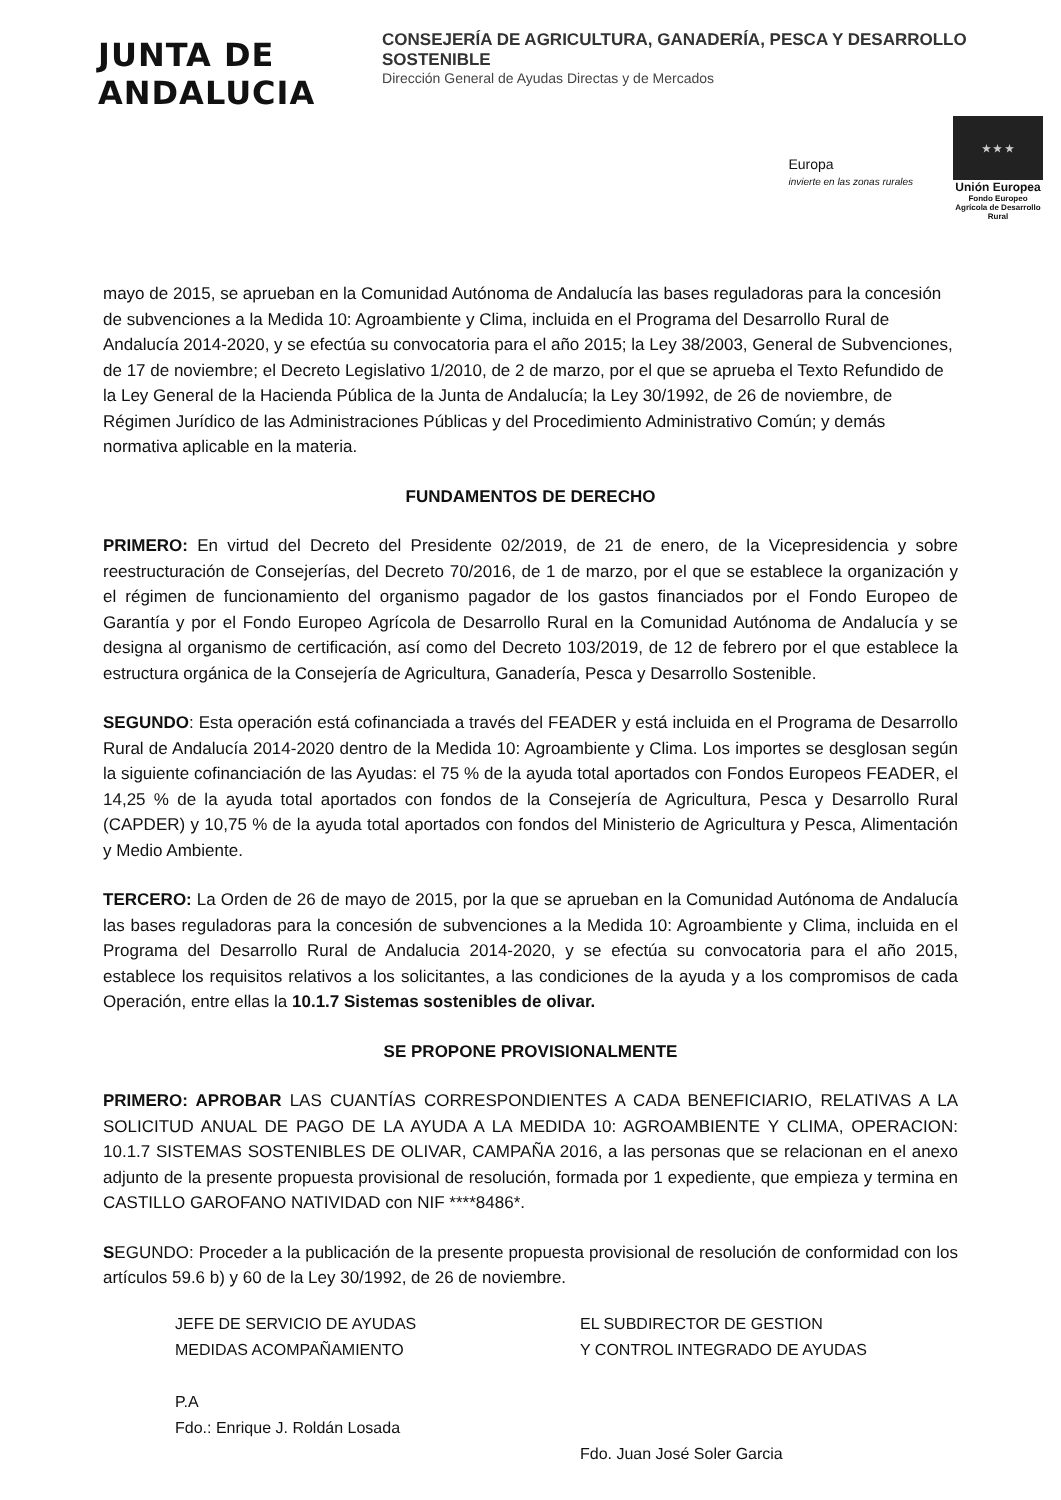JUNTA DE ANDALUCIA
CONSEJERÍA DE AGRICULTURA, GANADERÍA, PESCA Y DESARROLLO SOSTENIBLE
Dirección General de Ayudas Directas y de Mercados
Europa
invierte en las zonas rurales
★ ★ ★
Unión Europea
Fondo Europeo Agrícola de Desarrollo Rural
mayo de 2015, se aprueban en la Comunidad Autónoma de Andalucía las bases reguladoras para la concesión de subvenciones a la Medida 10: Agroambiente y Clima, incluida en el Programa del Desarrollo Rural de Andalucía 2014-2020, y se efectúa su convocatoria para el año 2015; la Ley 38/2003, General de Subvenciones, de 17 de noviembre; el Decreto Legislativo 1/2010, de 2 de marzo, por el que se aprueba el Texto Refundido de la Ley General de la Hacienda Pública de la Junta de Andalucía; la Ley 30/1992, de 26 de noviembre, de Régimen Jurídico de las Administraciones Públicas y del Procedimiento Administrativo Común; y demás normativa aplicable en la materia.
FUNDAMENTOS DE DERECHO
PRIMERO: En virtud del Decreto del Presidente 02/2019, de 21 de enero, de la Vicepresidencia y sobre reestructuración de Consejerías, del Decreto 70/2016, de 1 de marzo, por el que se establece la organización y el régimen de funcionamiento del organismo pagador de los gastos financiados por el Fondo Europeo de Garantía y por el Fondo Europeo Agrícola de Desarrollo Rural en la Comunidad Autónoma de Andalucía y se designa al organismo de certificación, así como del Decreto 103/2019, de 12 de febrero por el que establece la estructura orgánica de la Consejería de Agricultura, Ganadería, Pesca y Desarrollo Sostenible.
SEGUNDO: Esta operación está cofinanciada a través del FEADER y está incluida en el Programa de Desarrollo Rural de Andalucía 2014-2020 dentro de la Medida 10: Agroambiente y Clima. Los importes se desglosan según la siguiente cofinanciación de las Ayudas: el 75 % de la ayuda total aportados con Fondos Europeos FEADER, el 14,25 % de la ayuda total aportados con fondos de la Consejería de Agricultura, Pesca y Desarrollo Rural (CAPDER) y 10,75 % de la ayuda total aportados con fondos del Ministerio de Agricultura y Pesca, Alimentación y Medio Ambiente.
TERCERO: La Orden de 26 de mayo de 2015, por la que se aprueban en la Comunidad Autónoma de Andalucía las bases reguladoras para la concesión de subvenciones a la Medida 10: Agroambiente y Clima, incluida en el Programa del Desarrollo Rural de Andalucia 2014-2020, y se efectúa su convocatoria para el año 2015, establece los requisitos relativos a los solicitantes, a las condiciones de la ayuda y a los compromisos de cada Operación, entre ellas la 10.1.7 Sistemas sostenibles de olivar.
SE PROPONE PROVISIONALMENTE
PRIMERO: APROBAR LAS CUANTÍAS CORRESPONDIENTES A CADA BENEFICIARIO, RELATIVAS A LA SOLICITUD ANUAL DE PAGO DE LA AYUDA A LA MEDIDA 10: AGROAMBIENTE Y CLIMA, OPERACION: 10.1.7 SISTEMAS SOSTENIBLES DE OLIVAR, CAMPAÑA 2016, a las personas que se relacionan en el anexo adjunto de la presente propuesta provisional de resolución, formada por 1 expediente, que empieza y termina en CASTILLO GAROFANO NATIVIDAD con NIF ****8486*.
SEGUNDO: Proceder a la publicación de la presente propuesta provisional de resolución de conformidad con los artículos 59.6 b) y 60 de la Ley 30/1992, de 26 de noviembre.
JEFE DE SERVICIO DE AYUDAS
MEDIDAS ACOMPAÑAMIENTO
P.A
Fdo.: Enrique J. Roldán Losada
EL SUBDIRECTOR DE GESTION
Y CONTROL INTEGRADO DE AYUDAS
Fdo. Juan José Soler Garcia